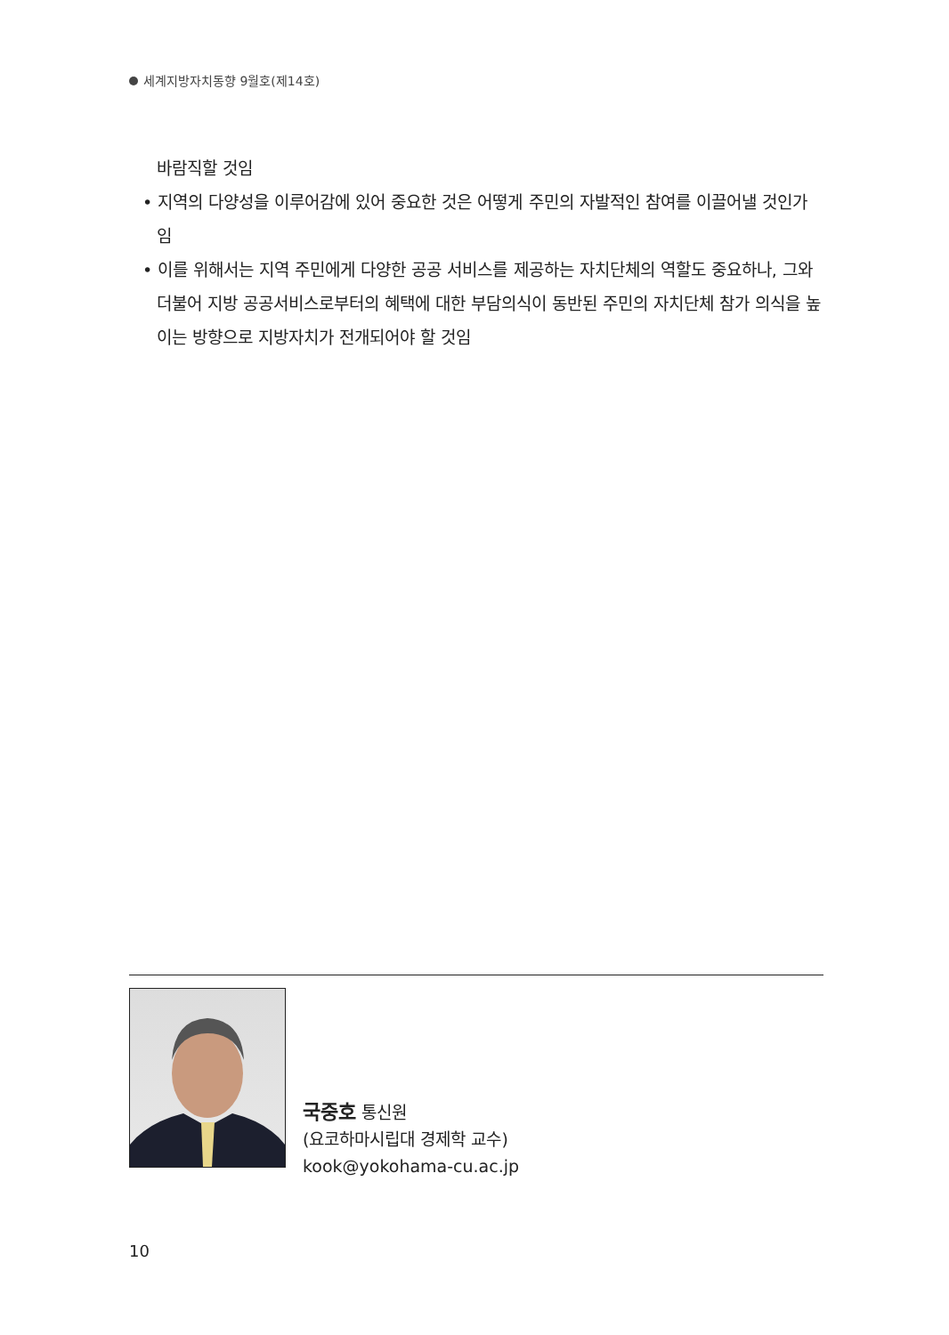세계지방자치동향 9월호(제14호)
바람직할 것임
• 지역의 다양성을 이루어감에 있어 중요한 것은 어떻게 주민의 자발적인 참여를 이끌어낼 것인가 임
• 이를 위해서는 지역 주민에게 다양한 공공 서비스를 제공하는 자치단체의 역할도 중요하나, 그와 더불어 지방 공공서비스로부터의 혜택에 대한 부담의식이 동반된 주민의 자치단체 참가 의식을 높이는 방향으로 지방자치가 전개되어야 할 것임
국중호 통신원
(요코하마시립대 경제학 교수)
kook@yokohama-cu.ac.jp
10